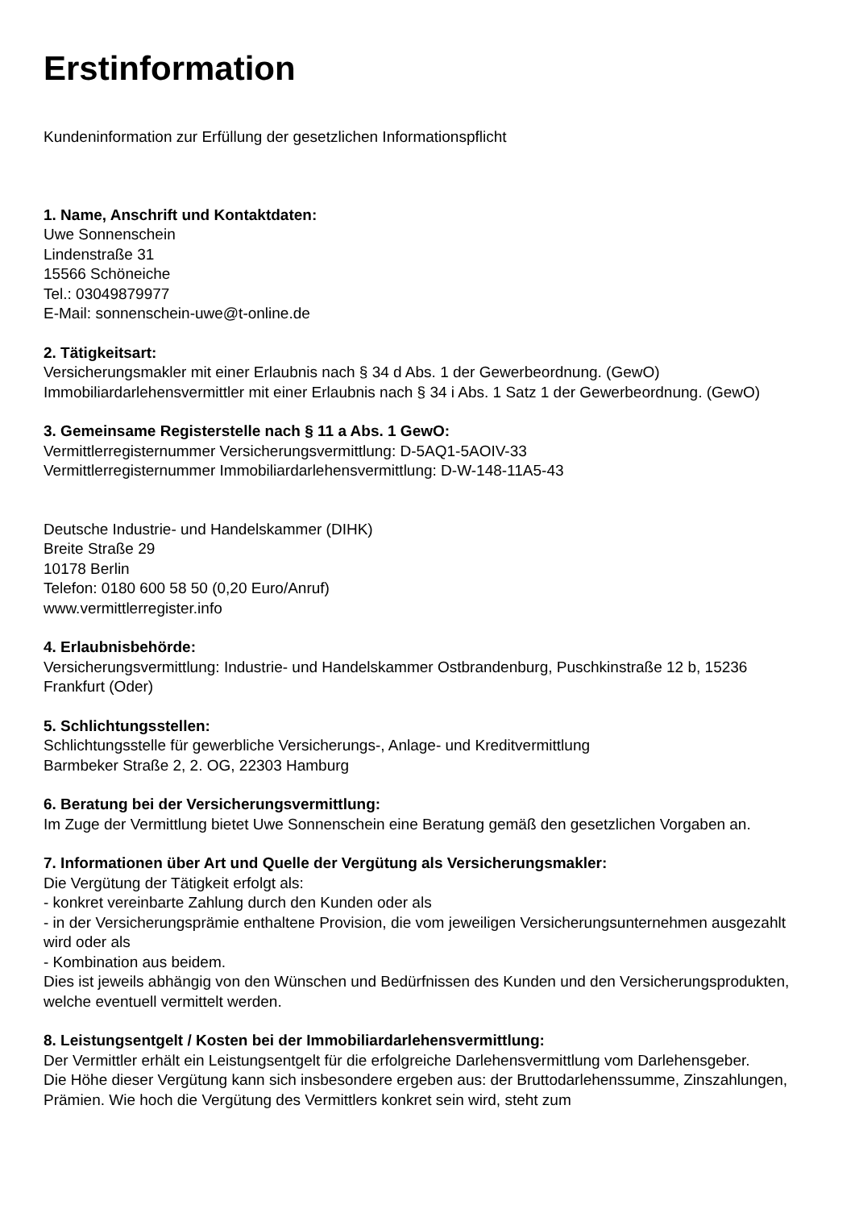Erstinformation
Kundeninformation zur Erfüllung der gesetzlichen Informationspflicht
1. Name, Anschrift und Kontaktdaten:
Uwe Sonnenschein
Lindenstraße 31
15566 Schöneiche
Tel.: 03049879977
E-Mail: sonnenschein-uwe@t-online.de
2. Tätigkeitsart:
Versicherungsmakler mit einer Erlaubnis nach § 34 d Abs. 1 der Gewerbeordnung. (GewO)
Immobiliardarlehensvermittler mit einer Erlaubnis nach § 34 i Abs. 1 Satz 1 der Gewerbeordnung. (GewO)
3. Gemeinsame Registerstelle nach § 11 a Abs. 1 GewO:
Vermittlerregisternummer Versicherungsvermittlung: D-5AQ1-5AOIV-33
Vermittlerregisternummer Immobiliardarlehensvermittlung: D-W-148-11A5-43
Deutsche Industrie- und Handelskammer (DIHK)
Breite Straße 29
10178 Berlin
Telefon: 0180 600 58 50 (0,20 Euro/Anruf)
www.vermittlerregister.info
4. Erlaubnisbehörde:
Versicherungsvermittlung: Industrie- und Handelskammer Ostbrandenburg, Puschkinstraße 12 b, 15236 Frankfurt (Oder)
5. Schlichtungsstellen:
Schlichtungsstelle für gewerbliche Versicherungs-, Anlage- und Kreditvermittlung
Barmbeker Straße 2, 2. OG, 22303 Hamburg
6. Beratung bei der Versicherungsvermittlung:
Im Zuge der Vermittlung bietet Uwe Sonnenschein eine Beratung gemäß den gesetzlichen Vorgaben an.
7. Informationen über Art und Quelle der Vergütung als Versicherungsmakler:
Die Vergütung der Tätigkeit erfolgt als:
- konkret vereinbarte Zahlung durch den Kunden oder als
- in der Versicherungsprämie enthaltene Provision, die vom jeweiligen Versicherungsunternehmen ausgezahlt wird oder als
- Kombination aus beidem.
Dies ist jeweils abhängig von den Wünschen und Bedürfnissen des Kunden und den Versicherungsprodukten, welche eventuell vermittelt werden.
8. Leistungsentgelt / Kosten bei der Immobiliardarlehensvermittlung:
Der Vermittler erhält ein Leistungsentgelt für die erfolgreiche Darlehensvermittlung vom Darlehensgeber.
Die Höhe dieser Vergütung kann sich insbesondere ergeben aus: der Bruttodarlehenssumme, Zinszahlungen, Prämien. Wie hoch die Vergütung des Vermittlers konkret sein wird, steht zum